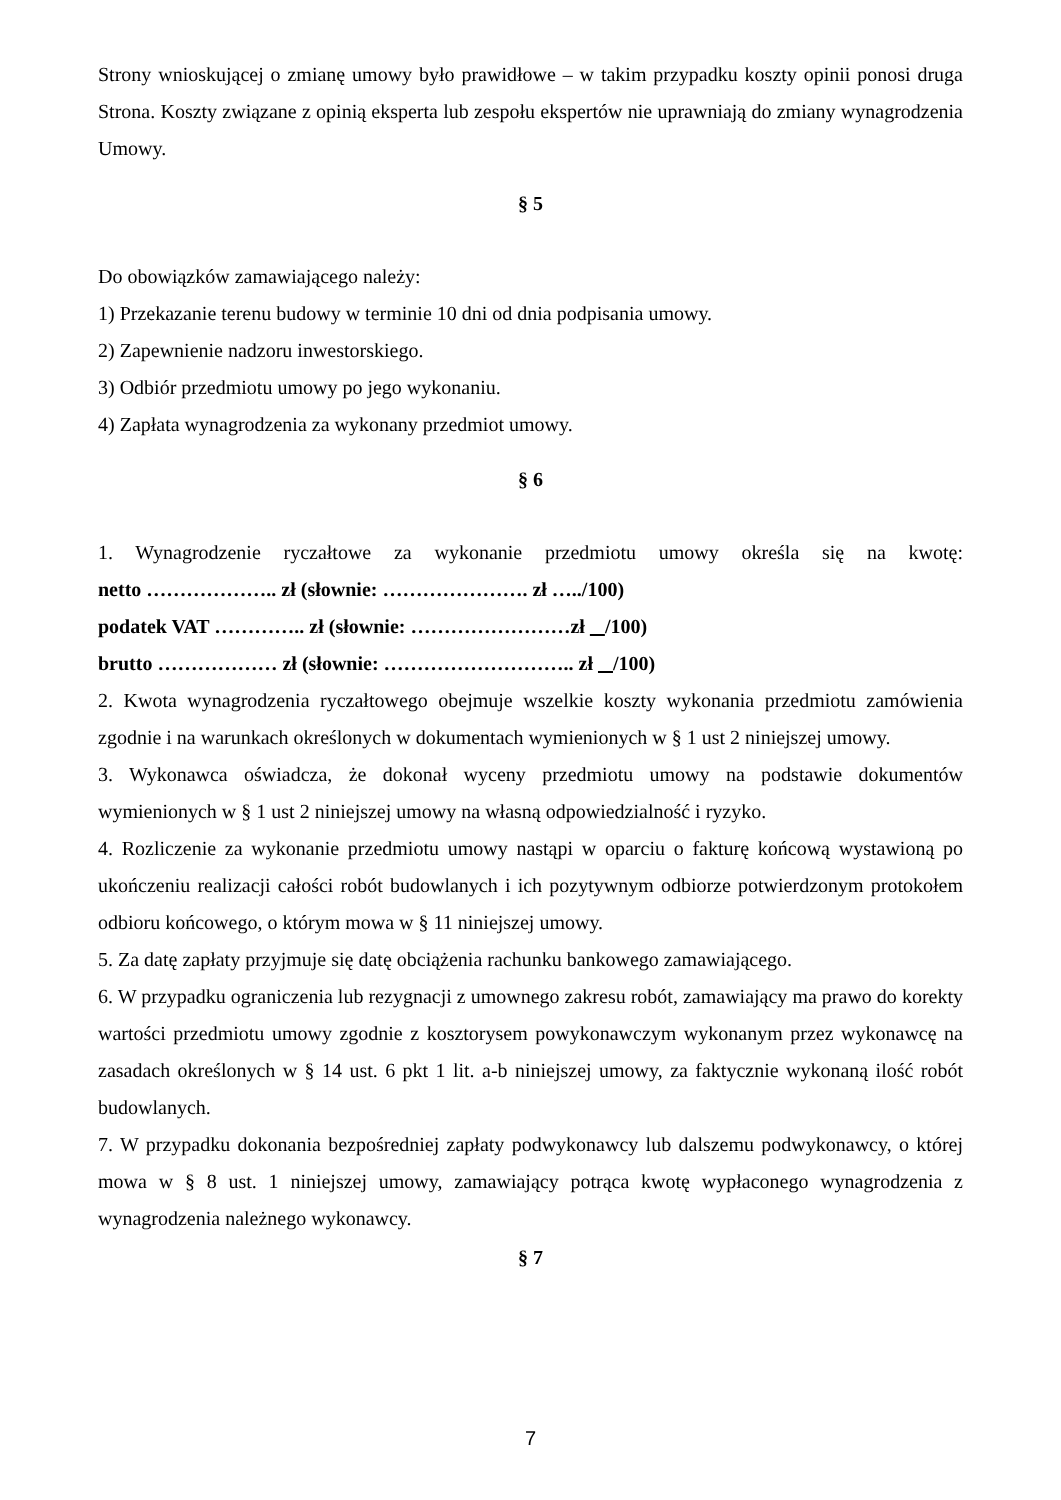Strony wnioskującej o zmianę umowy było prawidłowe – w takim przypadku koszty opinii ponosi druga Strona. Koszty związane z opinią eksperta lub zespołu ekspertów nie uprawniają do zmiany wynagrodzenia Umowy.
§ 5
Do obowiązków zamawiającego należy:
1) Przekazanie terenu budowy w terminie 10 dni od dnia podpisania umowy.
2) Zapewnienie nadzoru inwestorskiego.
3) Odbiór przedmiotu umowy po jego wykonaniu.
4) Zapłata wynagrodzenia za wykonany przedmiot umowy.
§ 6
1. Wynagrodzenie ryczałtowe za wykonanie przedmiotu umowy określa się na kwotę:
netto ……………….. zł (słownie: …………………. zł …../100)
podatek VAT ………….. zł (słownie: ……………………zł /100)
brutto ……………… zł (słownie: ……………………….. zł /100)
2. Kwota wynagrodzenia ryczałtowego obejmuje wszelkie koszty wykonania przedmiotu zamówienia zgodnie i na warunkach określonych w dokumentach wymienionych w § 1 ust 2 niniejszej umowy.
3. Wykonawca oświadcza, że dokonał wyceny przedmiotu umowy na podstawie dokumentów wymienionych w § 1 ust 2 niniejszej umowy na własną odpowiedzialność i ryzyko.
4. Rozliczenie za wykonanie przedmiotu umowy nastąpi w oparciu o fakturę końcową wystawioną po ukończeniu realizacji całości robót budowlanych i ich pozytywnym odbiorze potwierdzonym protokołem odbioru końcowego, o którym mowa w § 11 niniejszej umowy.
5. Za datę zapłaty przyjmuje się datę obciążenia rachunku bankowego zamawiającego.
6. W przypadku ograniczenia lub rezygnacji z umownego zakresu robót, zamawiający ma prawo do korekty wartości przedmiotu umowy zgodnie z kosztorysem powykonawczym wykonanym przez wykonawcę na zasadach określonych w § 14 ust. 6 pkt 1 lit. a-b niniejszej umowy, za faktycznie wykonaną ilość robót budowlanych.
7. W przypadku dokonania bezpośredniej zapłaty podwykonawcy lub dalszemu podwykonawcy, o której mowa w § 8 ust. 1 niniejszej umowy, zamawiający potrąca kwotę wypłaconego wynagrodzenia z wynagrodzenia należnego wykonawcy.
§ 7
7